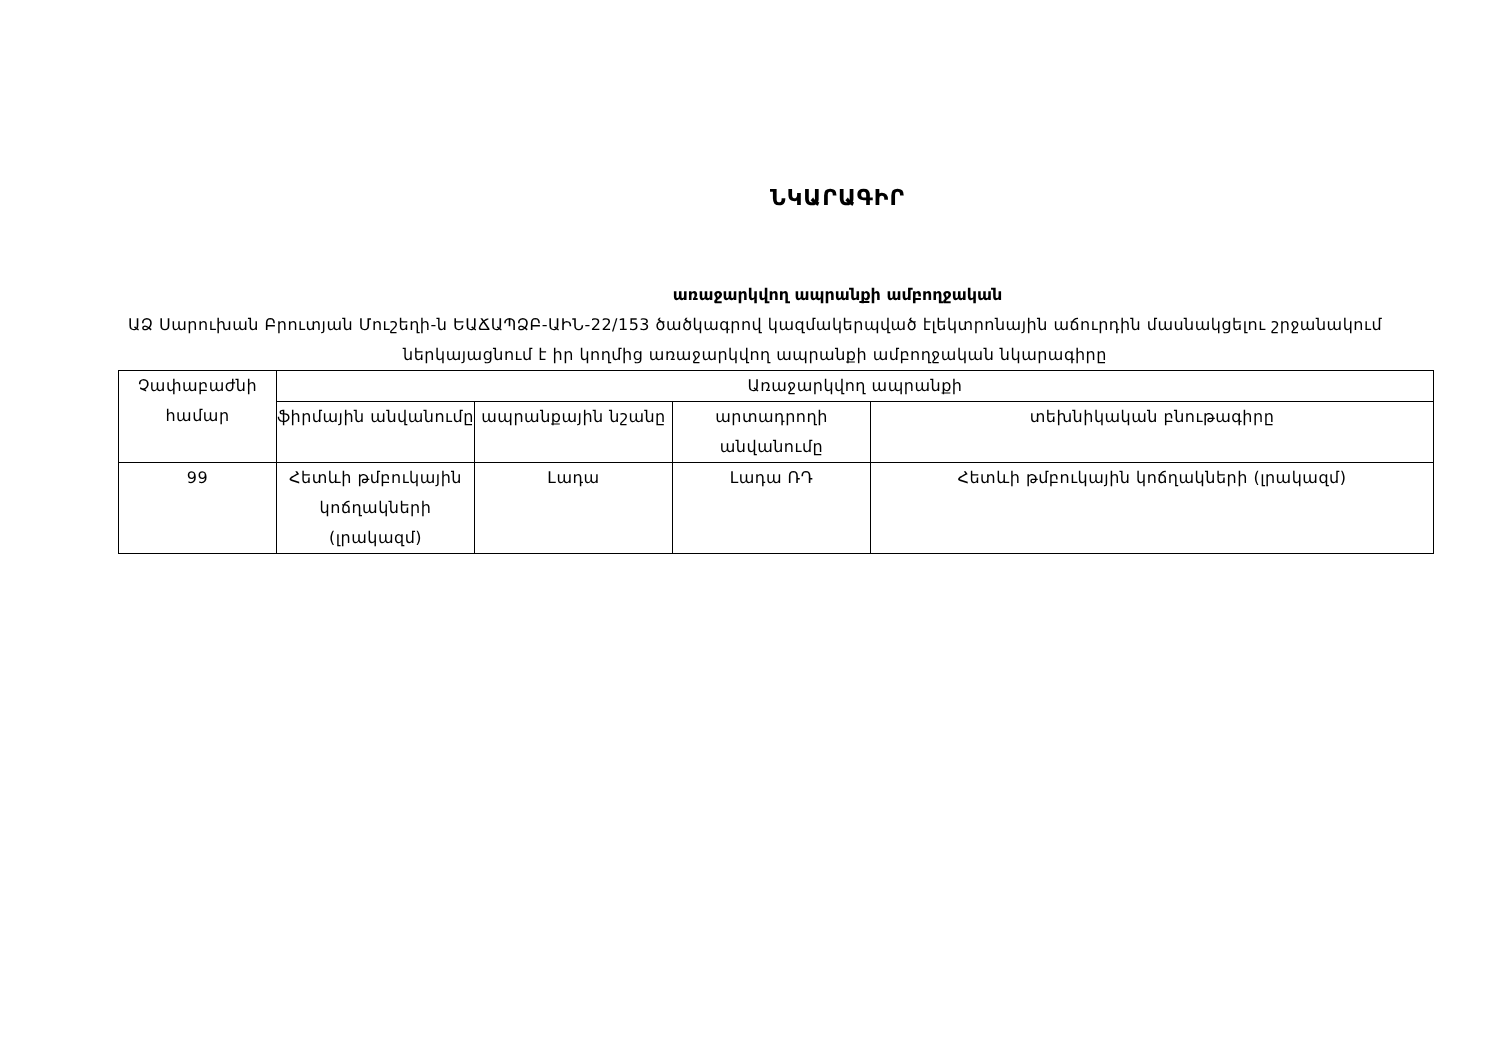ՆԿԱՐԱԳԻՐ
առաջարկվող ապրանքի ամբողջական
ԱՁ Սարուխան Բրուտյան Մուշեղի-ն ԵԱՃԱՊՁԲ-ԱԻՆ-22/153 ծածկագրով կազմակերպված էլեկտրոնային աճուրդին մասնակցելու շրջանակում ներկայացնում է իր կողմից առաջարկվող ապրանքի ամբողջական նկարագիրը
| Չափաբաժնի համար | Առաջարկվող ապրանքի | | | |
| --- | --- | --- | --- | --- |
| | ֆիրմային անվանումը | ապրանքային նշանը | արտադրողի անվանումը | տեխնիկական բնութագիրը |
| 99 | Հետևի թմբուկային կոճղակների (լրակազմ) | Լադա | Լադա ՌԴ | Հետևի թմբուկային կոճղակների (լրակազմ) |